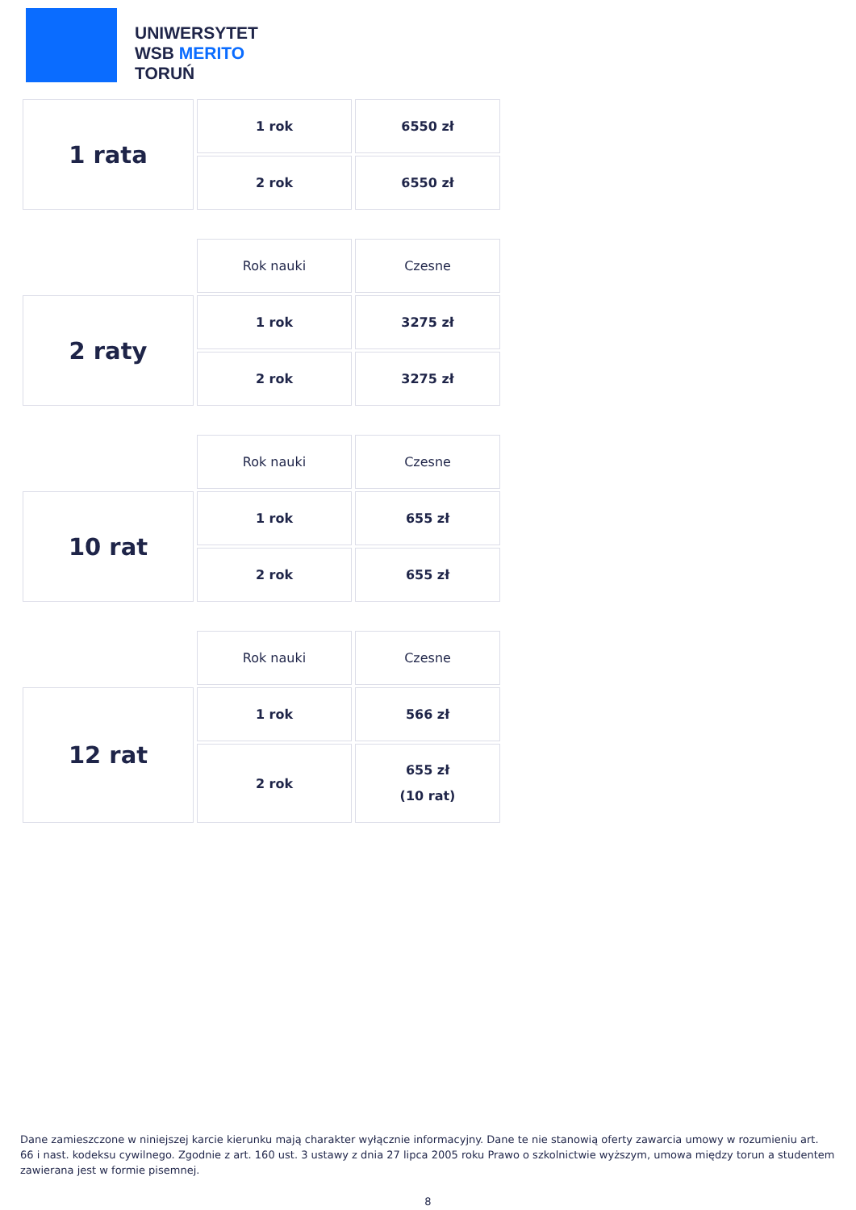UNIWERSYTET
WSB MERITO
TORUŃ
| 1 rata | 1 rok | 6550 zł |
| | 2 rok | 6550 zł |
| | Rok nauki | Czesne |
| 2 raty | 1 rok | 3275 zł |
| | 2 rok | 3275 zł |
| | Rok nauki | Czesne |
| 10 rat | 1 rok | 655 zł |
| | 2 rok | 655 zł |
| | Rok nauki | Czesne |
| 12 rat | 1 rok | 566 zł |
| | 2 rok | 655 zł (10 rat) |
Dane zamieszczone w niniejszej karcie kierunku mają charakter wyłącznie informacyjny. Dane te nie stanowią oferty zawarcia umowy w rozumieniu art. 66 i nast. kodeksu cywilnego. Zgodnie z art. 160 ust. 3 ustawy z dnia 27 lipca 2005 roku Prawo o szkolnictwie wyższym, umowa między torun a studentem zawierana jest w formie pisemnej.
8